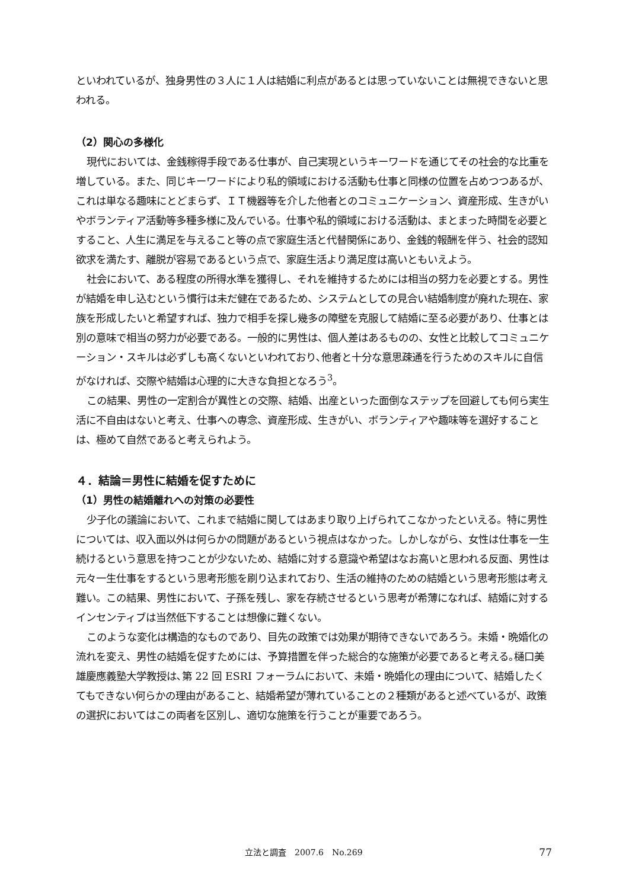といわれているが、独身男性の３人に１人は結婚に利点があるとは思っていないことは無視できないと思われる。
（2）関心の多様化
現代においては、金銭稼得手段である仕事が、自己実現というキーワードを通じてその社会的な比重を増している。また、同じキーワードにより私的領域における活動も仕事と同様の位置を占めつつあるが、これは単なる趣味にとどまらず、ＩＴ機器等を介した他者とのコミュニケーション、資産形成、生きがいやボランティア活動等多種多様に及んでいる。仕事や私的領域における活動は、まとまった時間を必要とすること、人生に満足を与えること等の点で家庭生活と代替関係にあり、金銭的報酬を伴う、社会的認知欲求を満たす、離脱が容易であるという点で、家庭生活より満足度は高いともいえよう。
社会において、ある程度の所得水準を獲得し、それを維持するためには相当の努力を必要とする。男性が結婚を申し込むという慣行は未だ健在であるため、システムとしての見合い結婚制度が廃れた現在、家族を形成したいと希望すれば、独力で相手を探し幾多の障壁を克服して結婚に至る必要があり、仕事とは別の意味で相当の努力が必要である。一般的に男性は、個人差はあるものの、女性と比較してコミュニケーション・スキルは必ずしも高くないといわれており､他者と十分な意思疎通を行うためのスキルに自信がなければ、交際や結婚は心理的に大きな負担となろう<sup>3</sup>。
この結果、男性の一定割合が異性との交際、結婚、出産といった面倒なステップを回避しても何ら実生活に不自由はないと考え、仕事への専念、資産形成、生きがい、ボランティアや趣味等を選好することは、極めて自然であると考えられよう。
４．結論＝男性に結婚を促すために
（1）男性の結婚離れへの対策の必要性
少子化の議論において、これまで結婚に関してはあまり取り上げられてこなかったといえる。特に男性については、収入面以外は何らかの問題があるという視点はなかった。しかしながら、女性は仕事を一生続けるという意思を持つことが少ないため、結婚に対する意識や希望はなお高いと思われる反面、男性は元々一生仕事をするという思考形態を刷り込まれており、生活の維持のための結婚という思考形態は考え難い。この結果、男性において、子孫を残し、家を存続させるという思考が希薄になれば、結婚に対するインセンティブは当然低下することは想像に難くない。
このような変化は構造的なものであり、目先の政策では効果が期待できないであろう。未婚・晩婚化の流れを変え、男性の結婚を促すためには、予算措置を伴った総合的な施策が必要であると考える｡樋口美雄慶應義塾大学教授は､第 22 回 ESRI フォーラムにおいて、未婚・晩婚化の理由について、結婚したくてもできない何らかの理由があること、結婚希望が薄れていることの２種類があると述べているが、政策の選択においてはこの両者を区別し、適切な施策を行うことが重要であろう。
立法と調査　2007.6　No.269 77